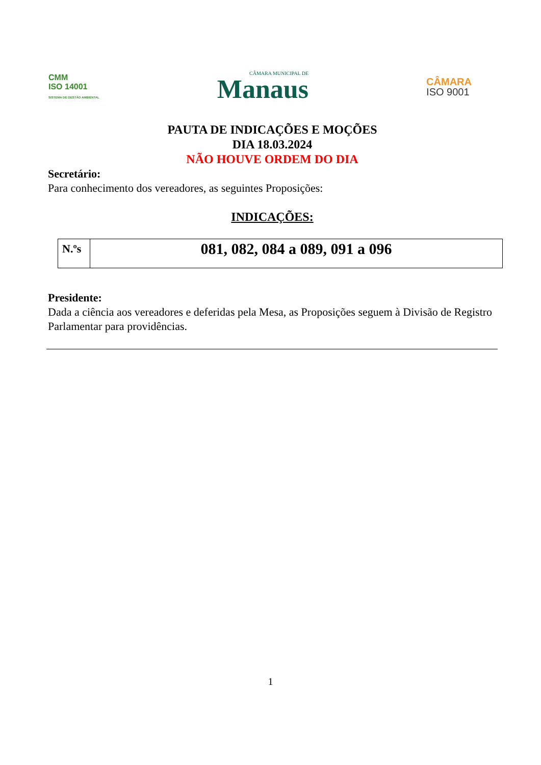CMM
ISO 14001
SISTEMA DE GESTÃO AMBIENTAL
CÂMARA MUNICIPAL DE
Manaus
CÂMARA
ISO 9001
PAUTA DE INDICAÇÕES E MOÇÕES
DIA 18.03.2024
NÃO HOUVE ORDEM DO DIA
Secretário:
Para conhecimento dos vereadores, as seguintes Proposições:
INDICAÇÕES:
| N.ºs | 081, 082, 084 a 089, 091 a 096 |
Presidente:
Dada a ciência aos vereadores e deferidas pela Mesa, as Proposições seguem à Divisão de Registro Parlamentar para providências.
1